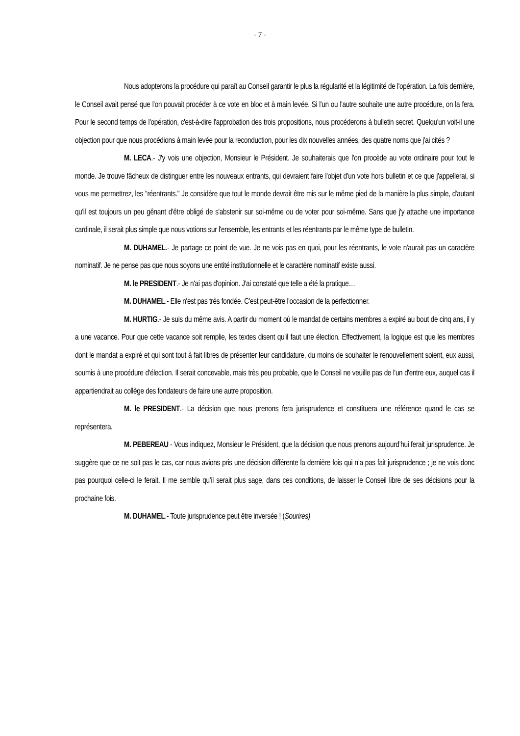- 7 -
Nous adopterons la procédure qui paraît au Conseil garantir le plus la régularité et la légitimité de l'opération. La fois dernière, le Conseil avait pensé que l'on pouvait procéder à ce vote en bloc et à main levée. Si l'un ou l'autre souhaite une autre procédure, on la fera. Pour le second temps de l'opération, c'est-à-dire l'approbation des trois propositions, nous procéderons à bulletin secret. Quelqu'un voit-il une objection pour que nous procédions à main levée pour la reconduction, pour les dix nouvelles années, des quatre noms que j'ai cités ?
M. LECA.- J'y vois une objection, Monsieur le Président. Je souhaiterais que l'on procède au vote ordinaire pour tout le monde. Je trouve fâcheux de distinguer entre les nouveaux entrants, qui devraient faire l'objet d'un vote hors bulletin et ce que j'appellerai, si vous me permettrez, les "réentrants." Je considère que tout le monde devrait être mis sur le même pied de la manière la plus simple, d'autant qu'il est toujours un peu gênant d'être obligé de s'abstenir sur soi-même ou de voter pour soi-même. Sans que j'y attache une importance cardinale, il serait plus simple que nous votions sur l'ensemble, les entrants et les réentrants par le même type de bulletin.
M. DUHAMEL.- Je partage ce point de vue. Je ne vois pas en quoi, pour les réentrants, le vote n'aurait pas un caractère nominatif. Je ne pense pas que nous soyons une entité institutionnelle et le caractère nominatif existe aussi.
M. le PRESIDENT.- Je n'ai pas d'opinion. J'ai constaté que telle a été la pratique…
M. DUHAMEL.- Elle n'est pas très fondée. C'est peut-être l'occasion de la perfectionner.
M. HURTIG.- Je suis du même avis. A partir du moment où le mandat de certains membres a expiré au bout de cinq ans, il y a une vacance. Pour que cette vacance soit remplie, les textes disent qu'il faut une élection. Effectivement, la logique est que les membres dont le mandat a expiré et qui sont tout à fait libres de présenter leur candidature, du moins de souhaiter le renouvellement soient, eux aussi, soumis à une procédure d'élection. Il serait concevable, mais très peu probable, que le Conseil ne veuille pas de l'un d'entre eux, auquel cas il appartiendrait au collège des fondateurs de faire une autre proposition.
M. le PRESIDENT.- La décision que nous prenons fera jurisprudence et constituera une référence quand le cas se représentera.
M. PEBEREAU - Vous indiquez, Monsieur le Président, que la décision que nous prenons aujourd’hui ferait jurisprudence. Je suggère que ce ne soit pas le cas, car nous avions pris une décision différente la dernière fois qui n’a pas fait jurisprudence ; je ne vois donc pas pourquoi celle-ci le ferait. Il me semble qu’il serait plus sage, dans ces conditions, de laisser le Conseil libre de ses décisions pour la prochaine fois.
M. DUHAMEL.- Toute jurisprudence peut être inversée ! (Sourires)